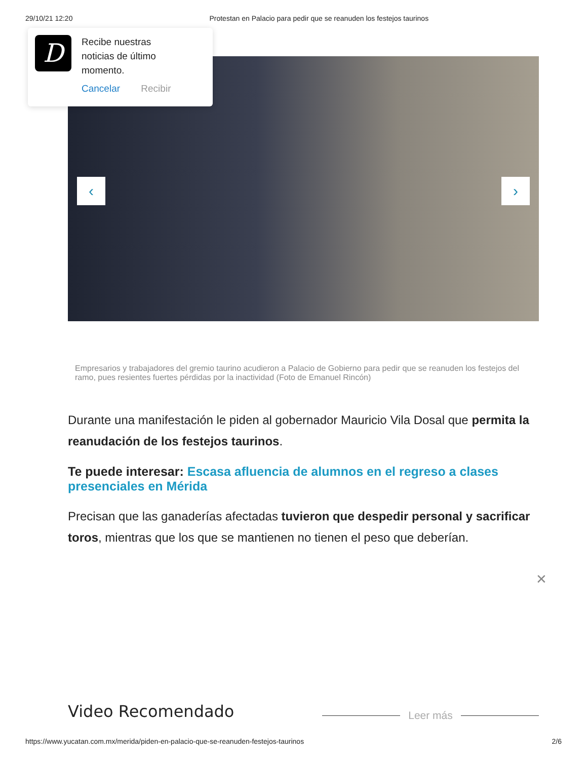29/10/21 12:20 Protestan en Palacio para pedir que se reanuden los festejos taurinos
‹ ›
D
Recibe nuestras
noticias de último
momento.
Cancelar Recibir
Empresarios y trabajadores del gremio taurino acudieron a Palacio de Gobierno para pedir que se reanuden los festejos del ramo, pues resientes fuertes pérdidas por la inactividad (Foto de Emanuel Rincón)
Durante una manifestación le piden al gobernador Mauricio Vila Dosal que permita la reanudación de los festejos taurinos.
Te puede interesar: Escasa afluencia de alumnos en el regreso a clases presenciales en Mérida
Precisan que las ganaderías afectadas tuvieron que despedir personal y sacrificar toros, mientras que los que se mantienen no tienen el peso que deberían.
✕
Video Recomendado Leer más
https://www.yucatan.com.mx/merida/piden-en-palacio-que-se-reanuden-festejos-taurinos 2/6